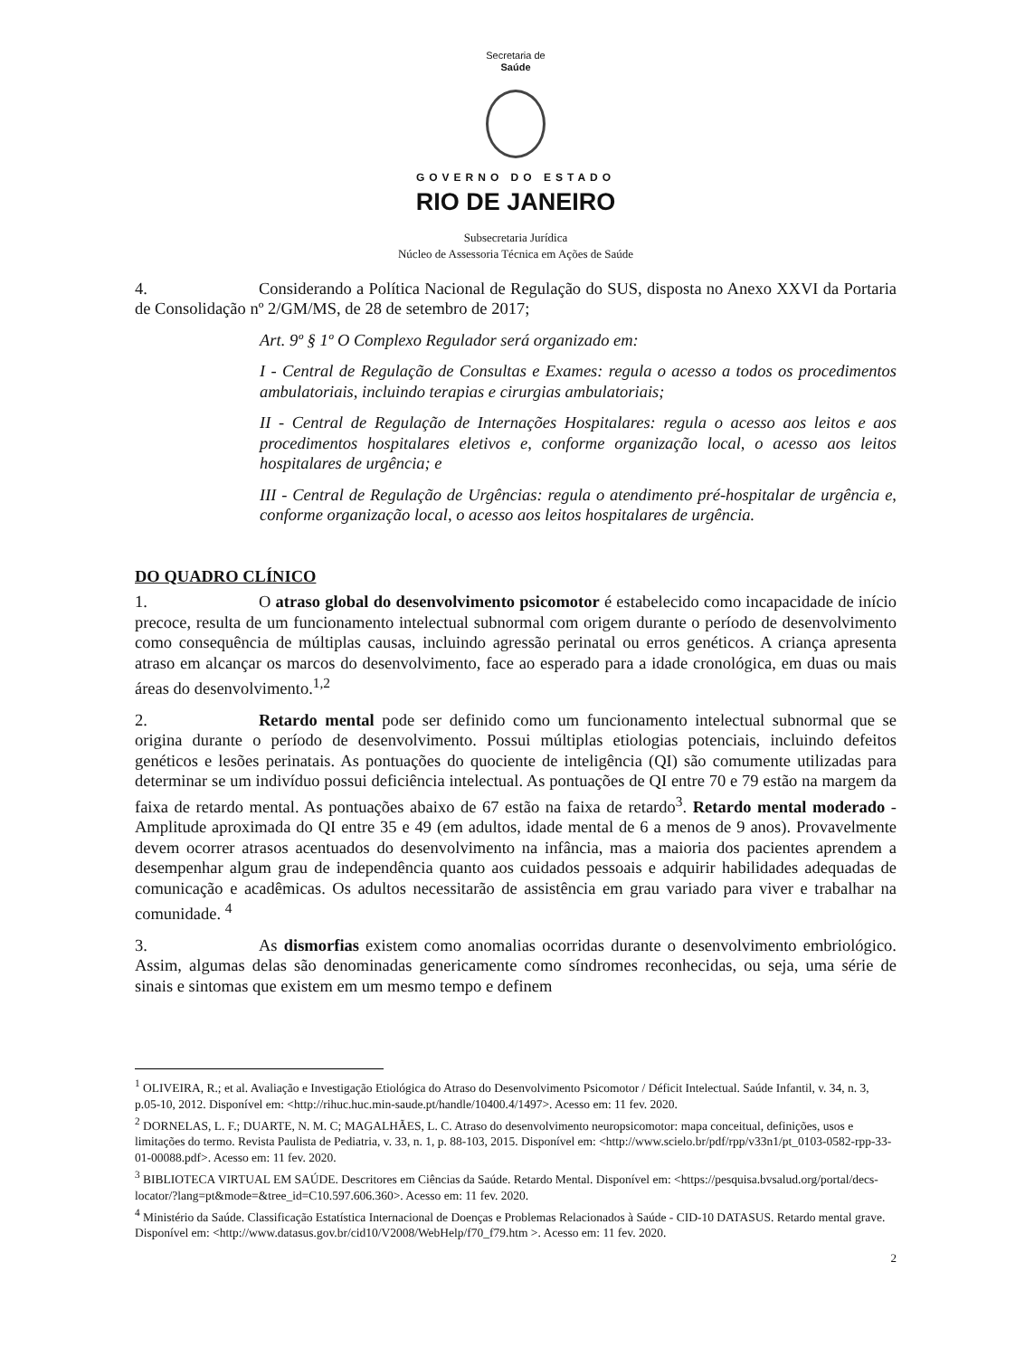Secretaria de
Saúde
GOVERNO DO ESTADO
RIO DE JANEIRO
Subsecretaria Jurídica
Núcleo de Assessoria Técnica em Ações de Saúde
4. Considerando a Política Nacional de Regulação do SUS, disposta no Anexo XXVI da Portaria de Consolidação nº 2/GM/MS, de 28 de setembro de 2017;
Art. 9º § 1º O Complexo Regulador será organizado em:
I - Central de Regulação de Consultas e Exames: regula o acesso a todos os procedimentos ambulatoriais, incluindo terapias e cirurgias ambulatoriais;
II - Central de Regulação de Internações Hospitalares: regula o acesso aos leitos e aos procedimentos hospitalares eletivos e, conforme organização local, o acesso aos leitos hospitalares de urgência; e
III - Central de Regulação de Urgências: regula o atendimento pré-hospitalar de urgência e, conforme organização local, o acesso aos leitos hospitalares de urgência.
DO QUADRO CLÍNICO
1. O atraso global do desenvolvimento psicomotor é estabelecido como incapacidade de início precoce, resulta de um funcionamento intelectual subnormal com origem durante o período de desenvolvimento como consequência de múltiplas causas, incluindo agressão perinatal ou erros genéticos. A criança apresenta atraso em alcançar os marcos do desenvolvimento, face ao esperado para a idade cronológica, em duas ou mais áreas do desenvolvimento.<sup>1,2</sup>
2. Retardo mental pode ser definido como um funcionamento intelectual subnormal que se origina durante o período de desenvolvimento. Possui múltiplas etiologias potenciais, incluindo defeitos genéticos e lesões perinatais. As pontuações do quociente de inteligência (QI) são comumente utilizadas para determinar se um indivíduo possui deficiência intelectual. As pontuações de QI entre 70 e 79 estão na margem da faixa de retardo mental. As pontuações abaixo de 67 estão na faixa de retardo<sup>3</sup>. Retardo mental moderado - Amplitude aproximada do QI entre 35 e 49 (em adultos, idade mental de 6 a menos de 9 anos). Provavelmente devem ocorrer atrasos acentuados do desenvolvimento na infância, mas a maioria dos pacientes aprendem a desempenhar algum grau de independência quanto aos cuidados pessoais e adquirir habilidades adequadas de comunicação e acadêmicas. Os adultos necessitarão de assistência em grau variado para viver e trabalhar na comunidade. <sup>4</sup>
3. As dismorfias existem como anomalias ocorridas durante o desenvolvimento embriológico. Assim, algumas delas são denominadas genericamente como síndromes reconhecidas, ou seja, uma série de sinais e sintomas que existem em um mesmo tempo e definem
<sup>1</sup> OLIVEIRA, R.; et al. Avaliação e Investigação Etiológica do Atraso do Desenvolvimento Psicomotor / Déficit Intelectual. Saúde Infantil, v. 34, n. 3, p.05-10, 2012. Disponível em: <http://rihuc.huc.min-saude.pt/handle/10400.4/1497>. Acesso em: 11 fev. 2020.
<sup>2</sup> DORNELAS, L. F.; DUARTE, N. M. C; MAGALHÃES, L. C. Atraso do desenvolvimento neuropsicomotor: mapa conceitual, definições, usos e limitações do termo. Revista Paulista de Pediatria, v. 33, n. 1, p. 88-103, 2015. Disponível em: <http://www.scielo.br/pdf/rpp/v33n1/pt_0103-0582-rpp-33-01-00088.pdf>. Acesso em: 11 fev. 2020.
<sup>3</sup> BIBLIOTECA VIRTUAL EM SAÚDE. Descritores em Ciências da Saúde. Retardo Mental. Disponível em: <https://pesquisa.bvsalud.org/portal/decs-locator/?lang=pt&mode=&tree_id=C10.597.606.360>. Acesso em: 11 fev. 2020.
<sup>4</sup> Ministério da Saúde. Classificação Estatística Internacional de Doenças e Problemas Relacionados à Saúde - CID-10 DATASUS. Retardo mental grave. Disponível em: <http://www.datasus.gov.br/cid10/V2008/WebHelp/f70_f79.htm >. Acesso em: 11 fev. 2020.
2